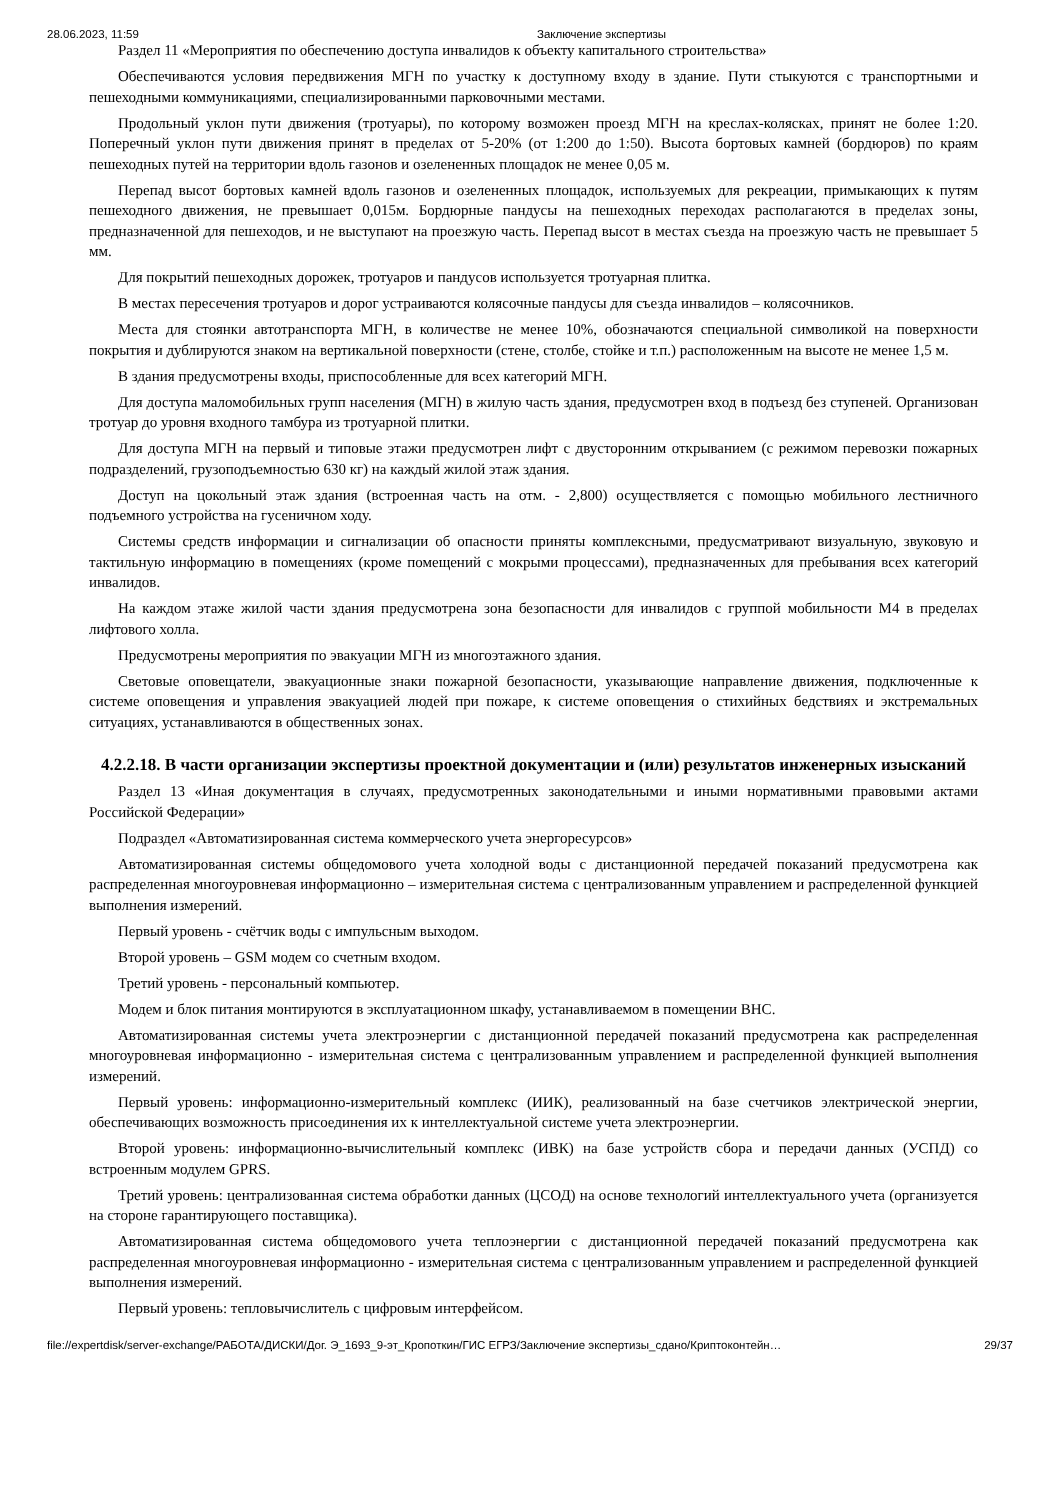28.06.2023, 11:59 Заключение экспертизы
Раздел 11 «Мероприятия по обеспечению доступа инвалидов к объекту капитального строительства»
Обеспечиваются условия передвижения МГН по участку к доступному входу в здание. Пути стыкуются с транспортными и пешеходными коммуникациями, специализированными парковочными местами.
Продольный уклон пути движения (тротуары), по которому возможен проезд МГН на креслах-колясках, принят не более 1:20. Поперечный уклон пути движения принят в пределах от 5-20% (от 1:200 до 1:50). Высота бортовых камней (бордюров) по краям пешеходных путей на территории вдоль газонов и озелененных площадок не менее 0,05 м.
Перепад высот бортовых камней вдоль газонов и озелененных площадок, используемых для рекреации, примыкающих к путям пешеходного движения, не превышает 0,015м. Бордюрные пандусы на пешеходных переходах располагаются в пределах зоны, предназначенной для пешеходов, и не выступают на проезжую часть. Перепад высот в местах съезда на проезжую часть не превышает 5 мм.
Для покрытий пешеходных дорожек, тротуаров и пандусов используется тротуарная плитка.
В местах пересечения тротуаров и дорог устраиваются колясочные пандусы для съезда инвалидов – колясочников.
Места для стоянки автотранспорта МГН, в количестве не менее 10%, обозначаются специальной символикой на поверхности покрытия и дублируются знаком на вертикальной поверхности (стене, столбе, стойке и т.п.) расположенным на высоте не менее 1,5 м.
В здания предусмотрены входы, приспособленные для всех категорий МГН.
Для доступа маломобильных групп населения (МГН) в жилую часть здания, предусмотрен вход в подъезд без ступеней. Организован тротуар до уровня входного тамбура из тротуарной плитки.
Для доступа МГН на первый и типовые этажи предусмотрен лифт с двусторонним открыванием (с режимом перевозки пожарных подразделений, грузоподъемностью 630 кг) на каждый жилой этаж здания.
Доступ на цокольный этаж здания (встроенная часть на отм. - 2,800) осуществляется с помощью мобильного лестничного подъемного устройства на гусеничном ходу.
Системы средств информации и сигнализации об опасности приняты комплексными, предусматривают визуальную, звуковую и тактильную информацию в помещениях (кроме помещений с мокрыми процессами), предназначенных для пребывания всех категорий инвалидов.
На каждом этаже жилой части здания предусмотрена зона безопасности для инвалидов с группой мобильности М4 в пределах лифтового холла.
Предусмотрены мероприятия по эвакуации МГН из многоэтажного здания.
Световые оповещатели, эвакуационные знаки пожарной безопасности, указывающие направление движения, подключенные к системе оповещения и управления эвакуацией людей при пожаре, к системе оповещения о стихийных бедствиях и экстремальных ситуациях, устанавливаются в общественных зонах.
4.2.2.18. В части организации экспертизы проектной документации и (или) результатов инженерных изысканий
Раздел 13 «Иная документация в случаях, предусмотренных законодательными и иными нормативными правовыми актами Российской Федерации»
Подраздел «Автоматизированная система коммерческого учета энергоресурсов»
Автоматизированная системы общедомового учета холодной воды с дистанционной передачей показаний предусмотрена как распределенная многоуровневая информационно – измерительная система с централизованным управлением и распределенной функцией выполнения измерений.
Первый уровень - счётчик воды с импульсным выходом.
Второй уровень – GSM модем со счетным входом.
Третий уровень - персональный компьютер.
Модем и блок питания монтируются в эксплуатационном шкафу, устанавливаемом в помещении ВНС.
Автоматизированная системы учета электроэнергии с дистанционной передачей показаний предусмотрена как распределенная многоуровневая информационно - измерительная система с централизованным управлением и распределенной функцией выполнения измерений.
Первый уровень: информационно-измерительный комплекс (ИИК), реализованный на базе счетчиков электрической энергии, обеспечивающих возможность присоединения их к интеллектуальной системе учета электроэнергии.
Второй уровень: информационно-вычислительный комплекс (ИВК) на базе устройств сбора и передачи данных (УСПД) со встроенным модулем GPRS.
Третий уровень: централизованная система обработки данных (ЦСОД) на основе технологий интеллектуального учета (организуется на стороне гарантирующего поставщика).
Автоматизированная система общедомового учета теплоэнергии с дистанционной передачей показаний предусмотрена как распределенная многоуровневая информационно - измерительная система с централизованным управлением и распределенной функцией выполнения измерений.
Первый уровень: тепловычислитель с цифровым интерфейсом.
file://expertdisk/server-exchange/РАБОТА/ДИСКИ/Дог. Э_1693_9-эт_Кропоткин/ГИС ЕГРЗ/Заключение экспертизы_сдано/Криптоконтейн… 29/37